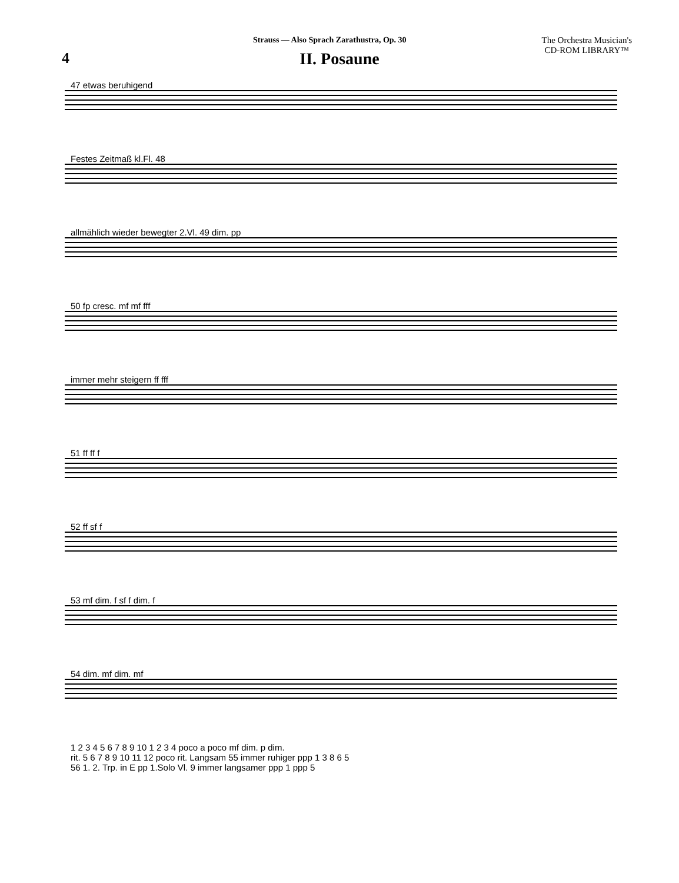Strauss — Also Sprach Zarathustra, Op. 30
The Orchestra Musician's
CD-ROM LIBRARY™
4
II. Posaune
47 etwas beruhigend
Festes Zeitmaß kl.Fl. 48
allmählich wieder bewegter 2.Vl. 49 dim. pp
50 fp cresc. mf mf fff
immer mehr steigern ff fff
51 ff ff f
52 ff sf f
53 mf dim. f sf f dim. f
54 dim. mf dim. mf
1 2 3 4 5 6 7 8 9 10 1 2 3 4 poco a poco mf dim. p dim.
rit. 5 6 7 8 9 10 11 12 poco rit. Langsam 55 immer ruhiger ppp 1 3 8 6 5
56 1. 2. Trp. in E pp 1.Solo Vl. 9 immer langsamer ppp 1 ppp 5